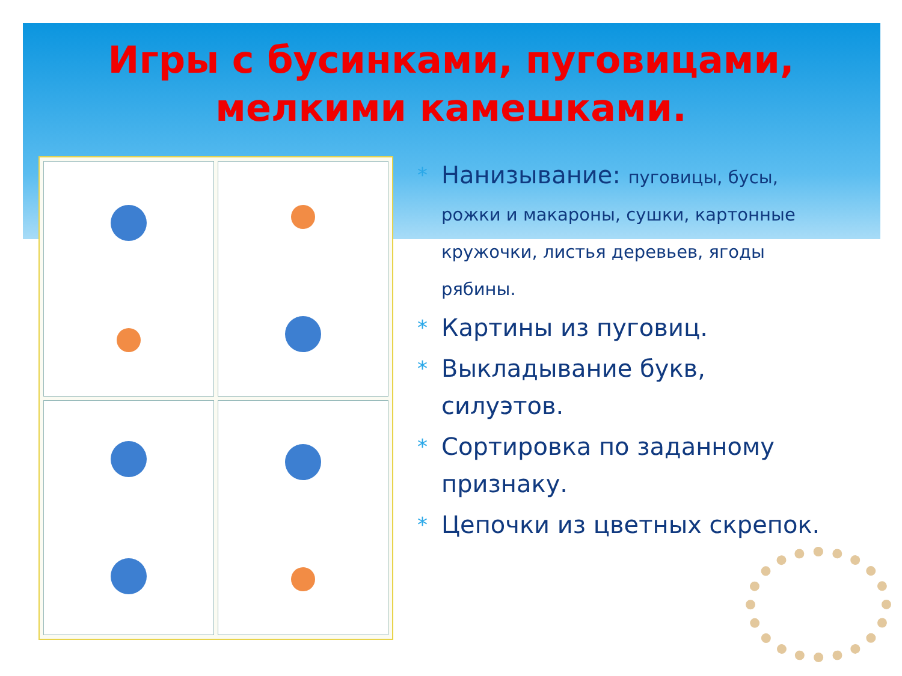Игры с бусинками, пуговицами, мелкими камешками.
* Нанизывание: пуговицы, бусы, рожки и макароны, сушки, картонные кружочки, листья деревьев, ягоды рябины.
* Картины из пуговиц.
* Выкладывание букв, силуэтов.
* Сортировка по заданному признаку.
* Цепочки из цветных скрепок.